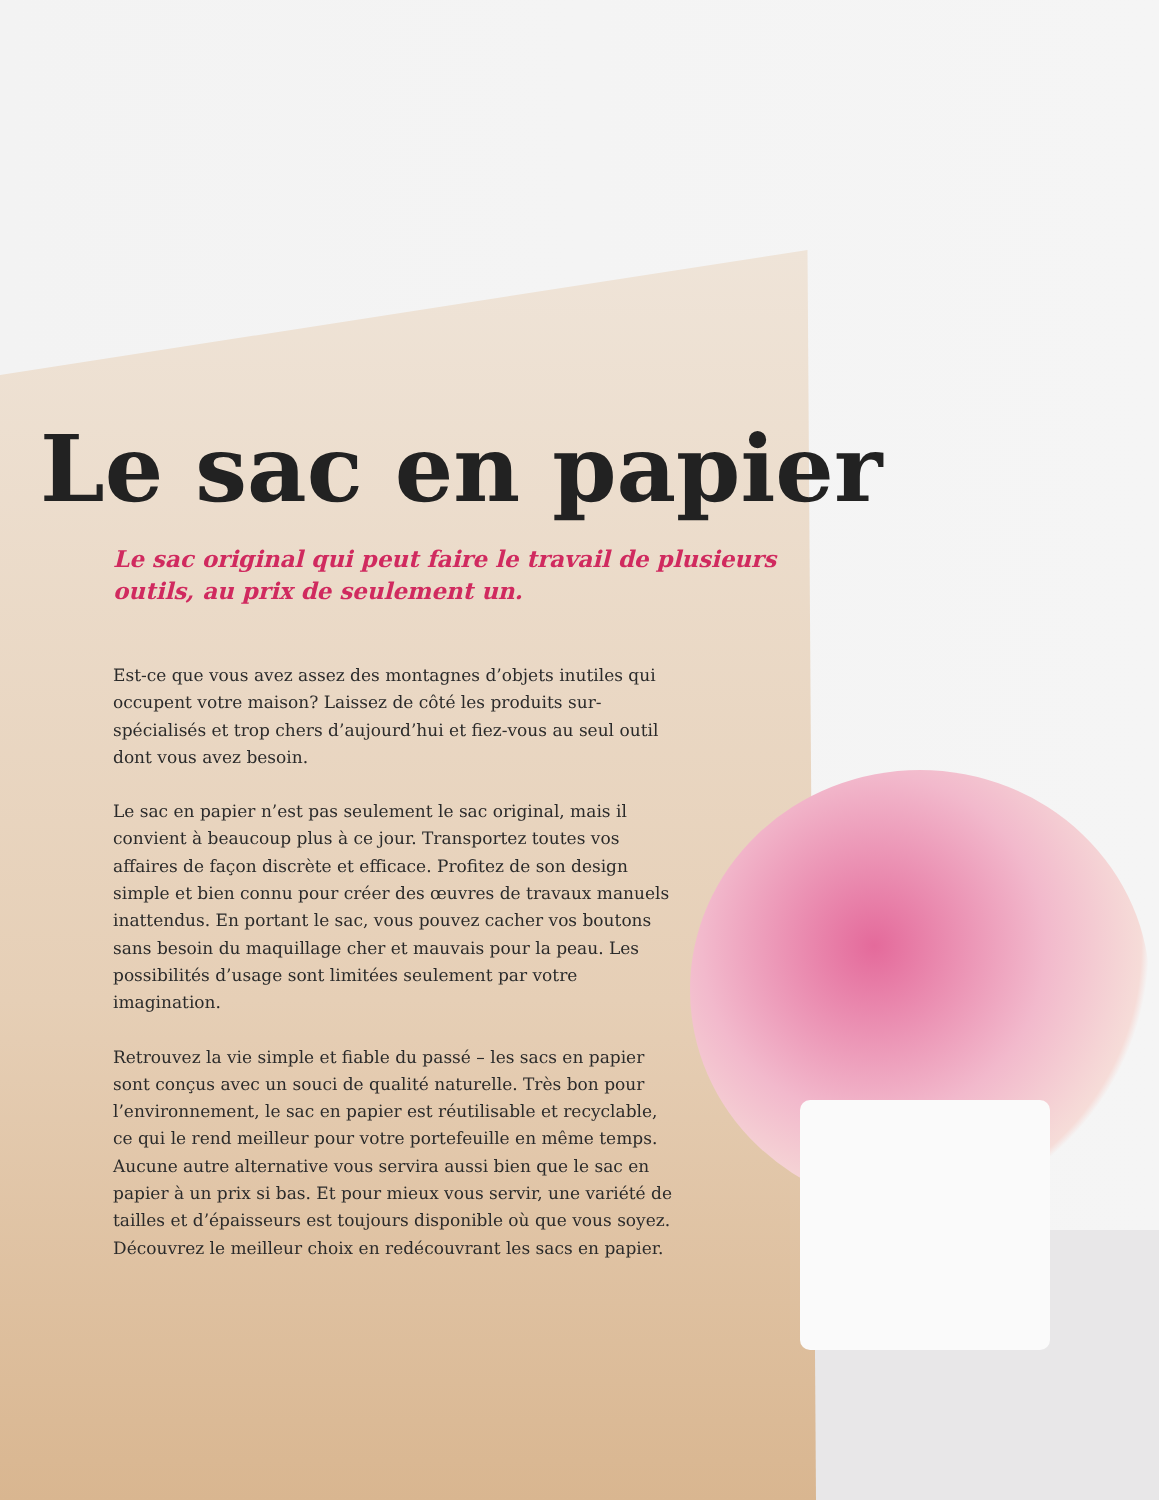Le sac en papier
Le sac original qui peut faire le travail de plusieurs outils, au prix de seulement un.
Est-ce que vous avez assez des montagnes d’objets inutiles qui occupent votre maison? Laissez de côté les produits sur-spécialisés et trop chers d’aujourd’hui et fiez-vous au seul outil dont vous avez besoin.
Le sac en papier n’est pas seulement le sac original, mais il convient à beaucoup plus à ce jour. Transportez toutes vos affaires de façon discrète et efficace. Profitez de son design simple et bien connu pour créer des œuvres de travaux manuels inattendus. En portant le sac, vous pouvez cacher vos boutons sans besoin du maquillage cher et mauvais pour la peau. Les possibilités d’usage sont limitées seulement par votre imagination.
Retrouvez la vie simple et fiable du passé – les sacs en papier sont conçus avec un souci de qualité naturelle. Très bon pour l’environnement, le sac en papier est réutilisable et recyclable, ce qui le rend meilleur pour votre portefeuille en même temps. Aucune autre alternative vous servira aussi bien que le sac en papier à un prix si bas. Et pour mieux vous servir, une variété de tailles et d’épaisseurs est toujours disponible où que vous soyez. Découvrez le meilleur choix en redécouvrant les sacs en papier.